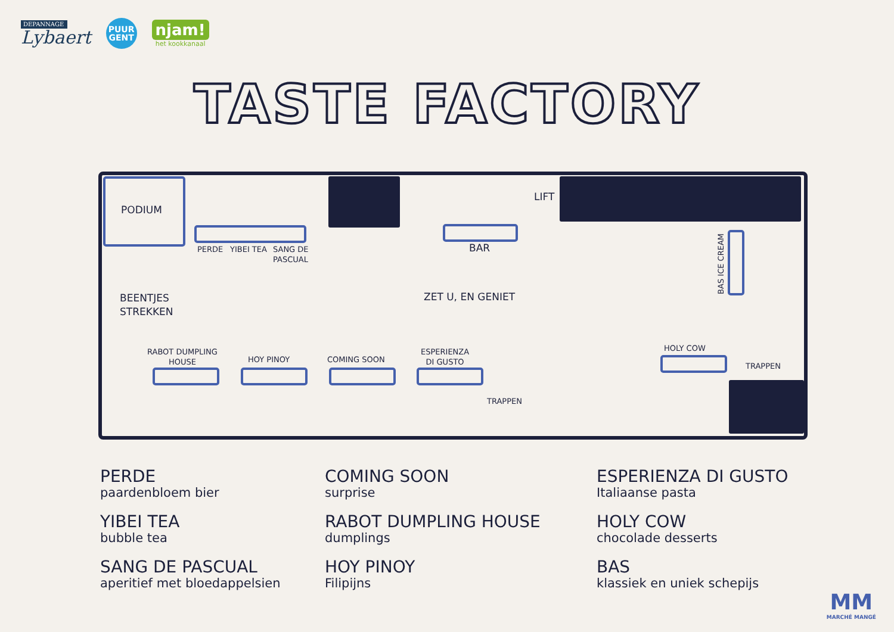DEPANNAGE
Lybaert
PUUR
GENT
njam!
het kookkanaal
TASTE FACTORY
PODIUM
PERDE YIBEI TEA
SANG DE
PASCUAL
LIFT
BAR
BAS ICE CREAM
BEENTJES
STREKKEN
ZET U, EN GENIET
RABOT DUMPLING
HOUSE
HOY PINOY COMING SOON
ESPERIENZA
DI GUSTO
HOLY COW
TRAPPEN
TRAPPEN
PERDE
paardenbloem bier
COMING SOON
surprise
ESPERIENZA DI GUSTO
Italiaanse pasta
YIBEI TEA
bubble tea
RABOT DUMPLING HOUSE
dumplings
HOLY COW
chocolade desserts
SANG DE PASCUAL
aperitief met bloedappelsien
HOY PINOY
Filipijns
BAS
klassiek en uniek schepijs
MM
MARCHÉ MANGÉ